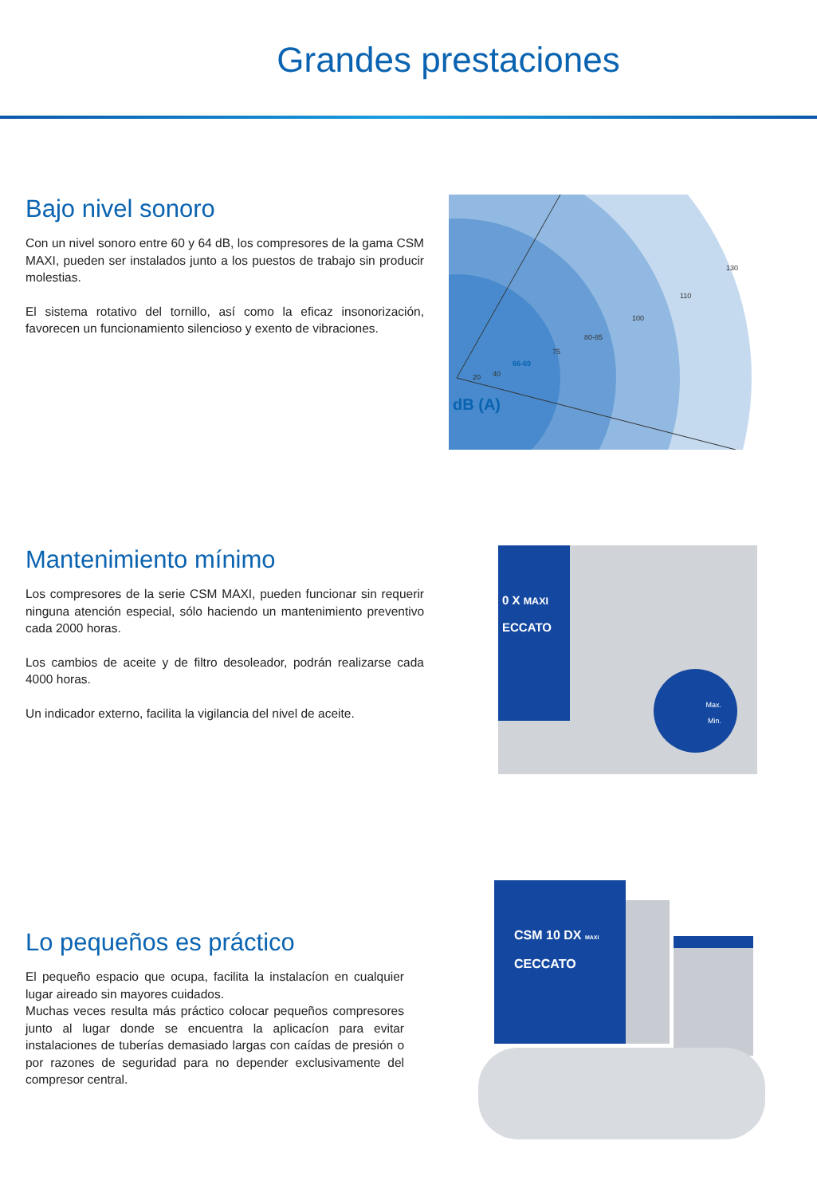Grandes prestaciones
Bajo nivel sonoro
Con un nivel sonoro entre 60 y 64 dB, los compresores de la gama CSM MAXI, pueden ser instalados junto a los puestos de trabajo sin producir molestias.
El sistema rotativo del tornillo, así como la eficaz insonorización, favorecen un funcionamiento silencioso y exento de vibraciones.
20
40
66-69
75
80-85
100
110
130
dB (A)
Mantenimiento mínimo
Los compresores de la serie CSM MAXI, pueden funcionar sin requerir ninguna atención especial, sólo haciendo un mantenimiento preventivo cada 2000 horas.
Los cambios de aceite y de filtro desoleador, podrán realizarse cada 4000 horas.
Un indicador externo, facilita la vigilancia del nivel de aceite.
0 X MAXI
ECCATO
Max.
Min.
Lo pequeños es práctico
El pequeño espacio que ocupa, facilita la instalacíon en cualquier lugar aireado sin mayores cuidados.
Muchas veces resulta más práctico colocar pequeños compresores junto al lugar donde se encuentra la aplicacíon para evitar instalaciones de tuberías demasiado largas con caídas de presión o por razones de seguridad para no depender exclusivamente del compresor central.
CSM 10 DX MAXI
CECCATO